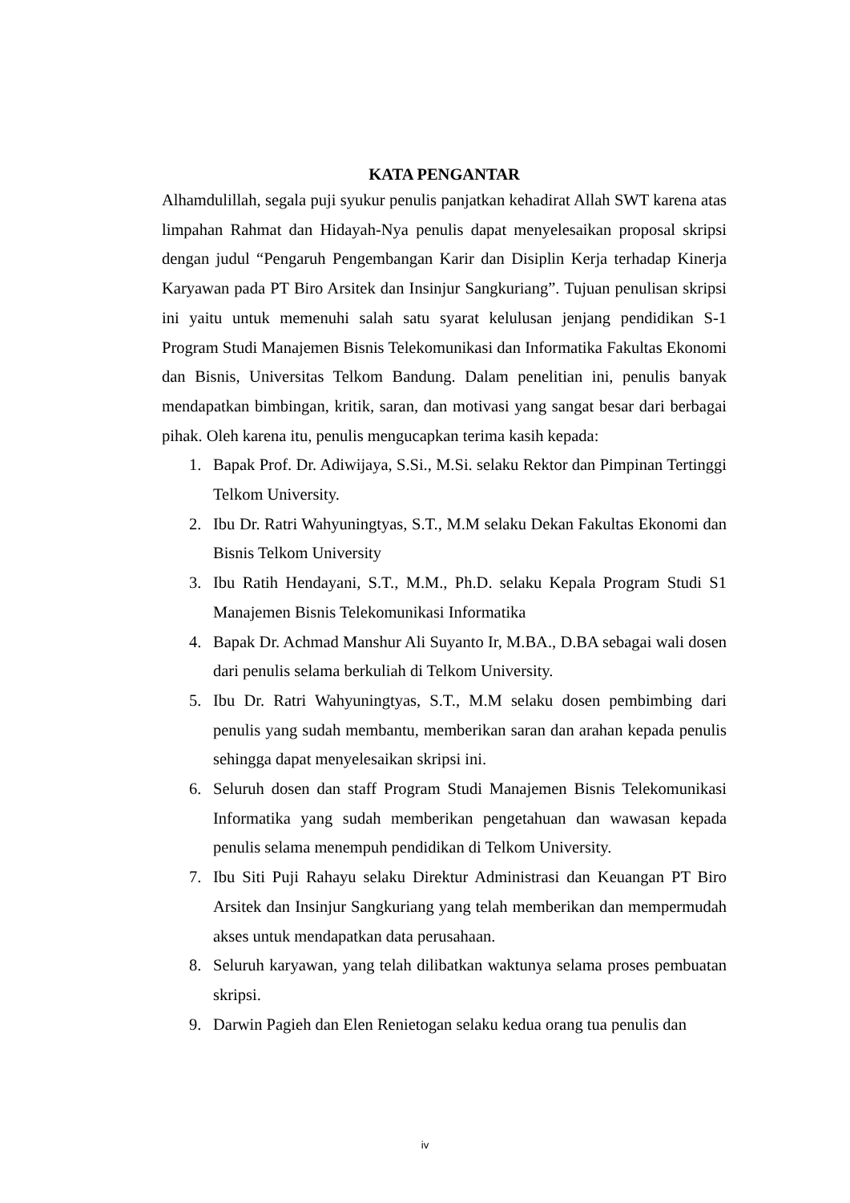KATA PENGANTAR
Alhamdulillah, segala puji syukur penulis panjatkan kehadirat Allah SWT karena atas limpahan Rahmat dan Hidayah-Nya penulis dapat menyelesaikan proposal skripsi dengan judul “Pengaruh Pengembangan Karir dan Disiplin Kerja terhadap Kinerja Karyawan pada PT Biro Arsitek dan Insinjur Sangkuriang”. Tujuan penulisan skripsi ini yaitu untuk memenuhi salah satu syarat kelulusan jenjang pendidikan S-1 Program Studi Manajemen Bisnis Telekomunikasi dan Informatika Fakultas Ekonomi dan Bisnis, Universitas Telkom Bandung. Dalam penelitian ini, penulis banyak mendapatkan bimbingan, kritik, saran, dan motivasi yang sangat besar dari berbagai pihak. Oleh karena itu, penulis mengucapkan terima kasih kepada:
1. Bapak Prof. Dr. Adiwijaya, S.Si., M.Si. selaku Rektor dan Pimpinan Tertinggi Telkom University.
2. Ibu Dr. Ratri Wahyuningtyas, S.T., M.M selaku Dekan Fakultas Ekonomi dan Bisnis Telkom University
3. Ibu Ratih Hendayani, S.T., M.M., Ph.D. selaku Kepala Program Studi S1 Manajemen Bisnis Telekomunikasi Informatika
4. Bapak Dr. Achmad Manshur Ali Suyanto Ir, M.BA., D.BA sebagai wali dosen dari penulis selama berkuliah di Telkom University.
5. Ibu Dr. Ratri Wahyuningtyas, S.T., M.M selaku dosen pembimbing dari penulis yang sudah membantu, memberikan saran dan arahan kepada penulis sehingga dapat menyelesaikan skripsi ini.
6. Seluruh dosen dan staff Program Studi Manajemen Bisnis Telekomunikasi Informatika yang sudah memberikan pengetahuan dan wawasan kepada penulis selama menempuh pendidikan di Telkom University.
7. Ibu Siti Puji Rahayu selaku Direktur Administrasi dan Keuangan PT Biro Arsitek dan Insinjur Sangkuriang yang telah memberikan dan mempermudah akses untuk mendapatkan data perusahaan.
8. Seluruh karyawan, yang telah dilibatkan waktunya selama proses pembuatan skripsi.
9. Darwin Pagieh dan Elen Renietogan selaku kedua orang tua penulis dan
iv